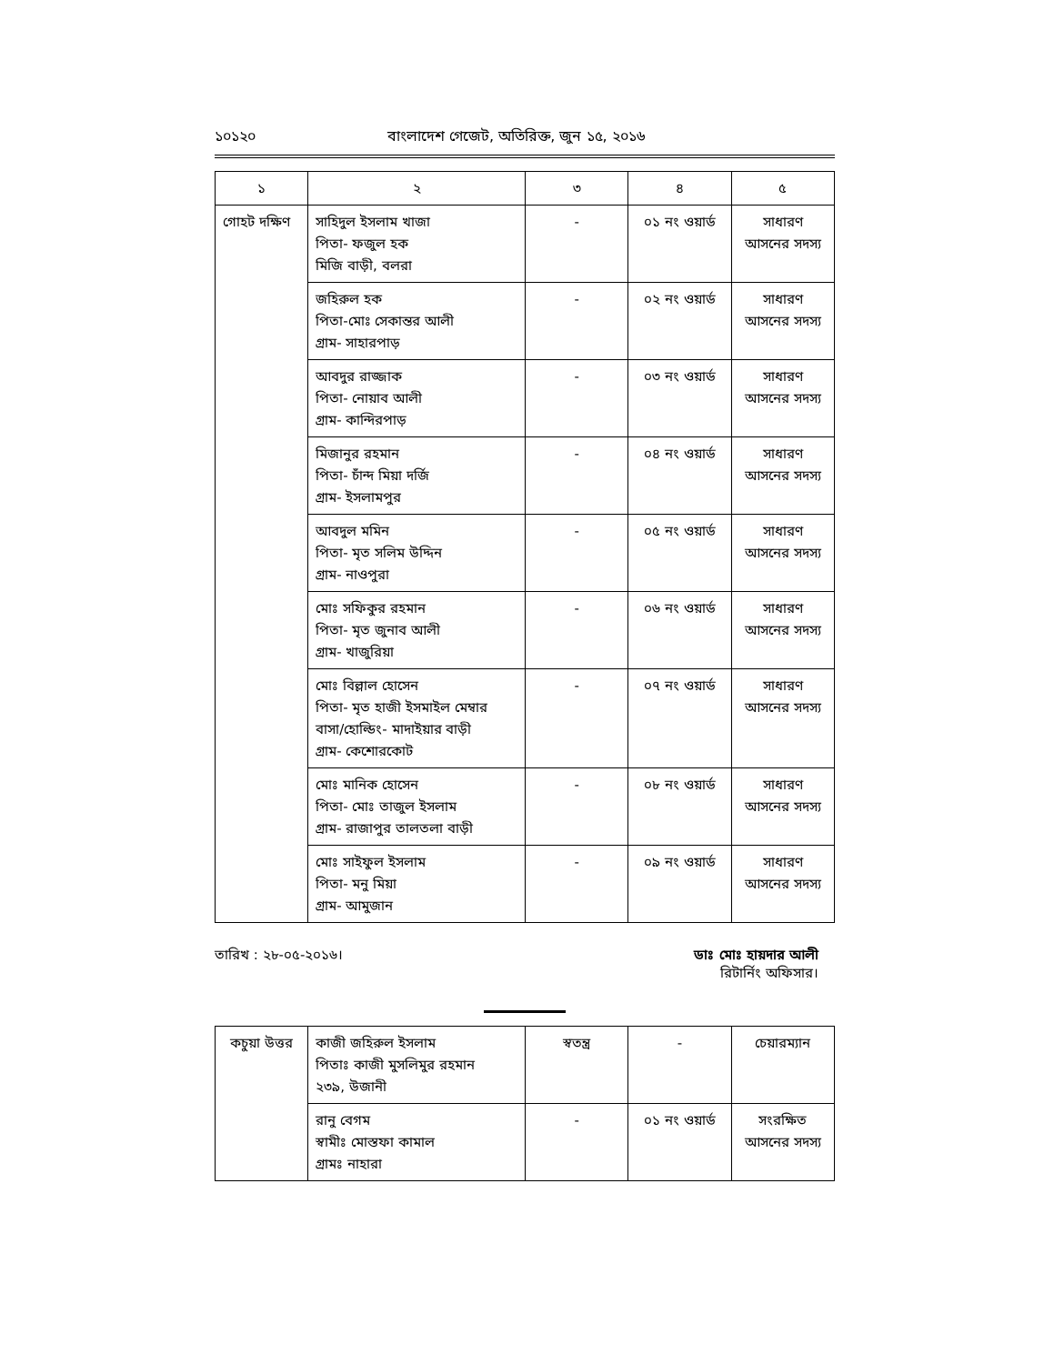১০১২০ বাংলাদেশ গেজেট, অতিরিক্ত, জুন ১৫, ২০১৬
| ১ | ২ | ৩ | ৪ | ৫ |
| --- | --- | --- | --- | --- |
| গোহট দক্ষিণ | সাহিদুল ইসলাম খাজা পিতা- ফজুল হক মিজি বাড়ী, বলরা | - | ০১ নং ওয়ার্ড | সাধারণ আসনের সদস্য |
| | জহিরুল হক পিতা-মোঃ সেকান্তর আলী গ্রাম- সাহারপাড় | - | ০২ নং ওয়ার্ড | সাধারণ আসনের সদস্য |
| | আবদুর রাজ্জাক পিতা- নোয়াব আলী গ্রাম- কান্দিরপাড় | - | ০৩ নং ওয়ার্ড | সাধারণ আসনের সদস্য |
| | মিজানুর রহমান পিতা- চাঁন্দ মিয়া দর্জি গ্রাম- ইসলামপুর | - | ০৪ নং ওয়ার্ড | সাধারণ আসনের সদস্য |
| | আবদুল মমিন পিতা- মৃত সলিম উদ্দিন গ্রাম- নাওপুরা | - | ০৫ নং ওয়ার্ড | সাধারণ আসনের সদস্য |
| | মোঃ সফিকুর রহমান পিতা- মৃত জুনাব আলী গ্রাম- খাজুরিয়া | - | ০৬ নং ওয়ার্ড | সাধারণ আসনের সদস্য |
| | মোঃ বিল্লাল হোসেন পিতা- মৃত হাজী ইসমাইল মেম্বার বাসা/হোল্ডিং- মাদাইয়ার বাড়ী গ্রাম- কেশোরকোট | - | ০৭ নং ওয়ার্ড | সাধারণ আসনের সদস্য |
| | মোঃ মানিক হোসেন পিতা- মোঃ তাজুল ইসলাম গ্রাম- রাজাপুর তালতলা বাড়ী | - | ০৮ নং ওয়ার্ড | সাধারণ আসনের সদস্য |
| | মোঃ সাইফুল ইসলাম পিতা- মনু মিয়া গ্রাম- আমুজান | - | ০৯ নং ওয়ার্ড | সাধারণ আসনের সদস্য |
তারিখ : ২৮-০৫-২০১৬। ডাঃ মোঃ হায়দার আলী
রিটার্নিং অফিসার।
| কচুয়া উত্তর | কাজী জহিরুল ইসলাম পিতাঃ কাজী মুসলিমুর রহমান ২৩৯, উজানী | স্বতন্ত্র | - | চেয়ারম্যান |
| | রানু বেগম স্বামীঃ মোস্তফা কামাল গ্রামঃ নাহারা | - | ০১ নং ওয়ার্ড | সংরক্ষিত আসনের সদস্য |